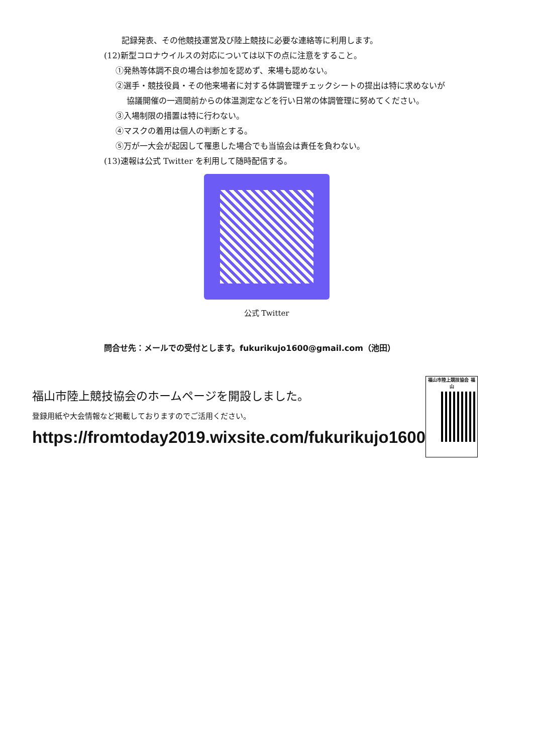記録発表、その他競技運営及び陸上競技に必要な連絡等に利用します。
(12)新型コロナウイルスの対応については以下の点に注意をすること。
①発熱等体調不良の場合は参加を認めず、来場も認めない。
②選手・競技役員・その他来場者に対する体調管理チェックシートの提出は特に求めないが
協議開催の一週間前からの体温測定などを行い日常の体調管理に努めてください。
③入場制限の措置は特に行わない。
④マスクの着用は個人の判断とする。
⑤万が一大会が起因して罹患した場合でも当協会は責任を負わない。
(13)速報は公式 Twitter を利用して随時配信する。
公式 Twitter
問合せ先：メールでの受付とします。fukurikujo1600@gmail.com（池田）
福山市陸上競技協会のホームページを開設しました。
登録用紙や大会情報など掲載しておりますのでご活用ください。
https://fromtoday2019.wixsite.com/fukurikujo1600
福山市陸上競技協会 福山